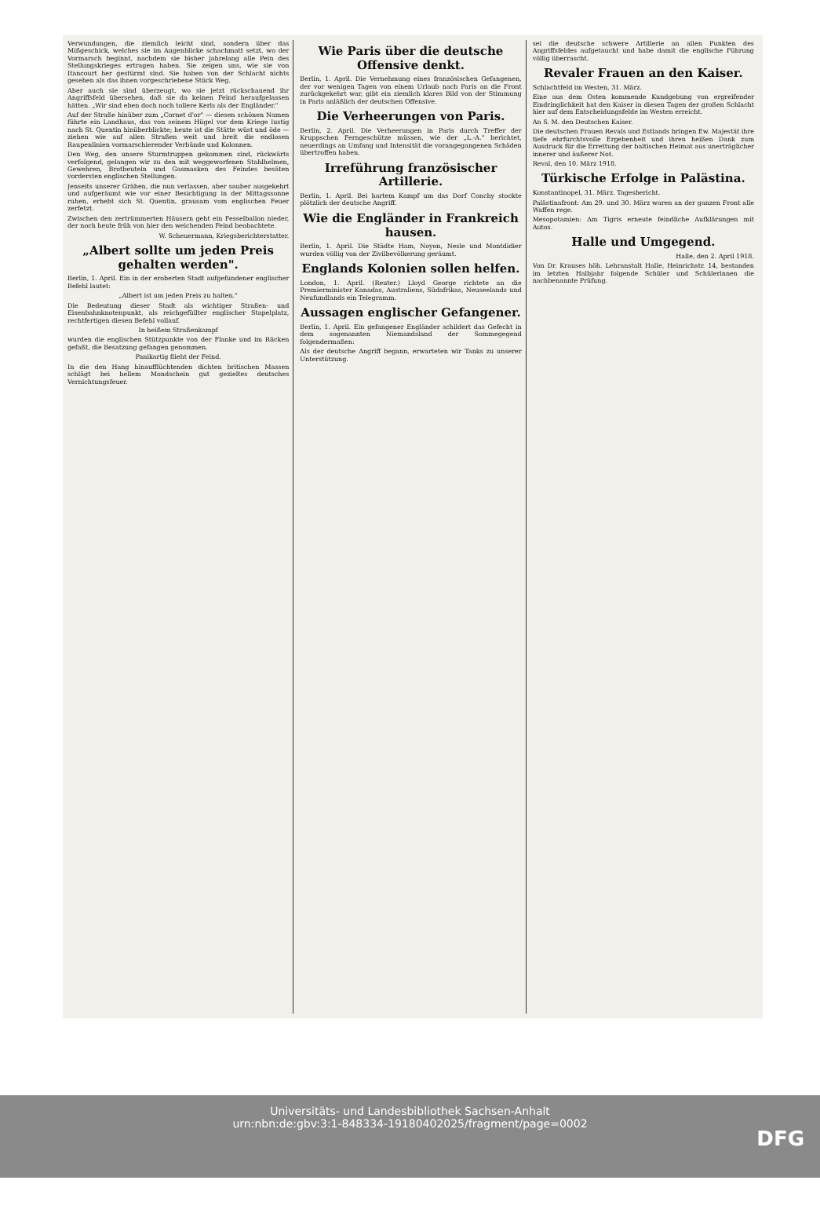Verwundungen, die ziemlich leicht sind, sondern über das Mißgeschick, welches sie im Augenblicke schachmatt setzt, wo der Vormarsch beginnt, nachdem sie bisher jahrelang alle Pein des Stellungskrieges ertragen haben. Sie zeigen uns, wie sie von Itancourt her gestürmt sind. Sie haben von der Schlacht nichts gesehen als das ihnen vorgeschriebene Stück Weg.
Aber auch sie sind überzeugt, wo sie jetzt rückschauend ihr Angriffsfeld übersehen, daß sie da keinen Feind heraufgelassen hätten. „Wir sind eben doch noch tollere Kerls als der Engländer."
Auf der Straße hinüber zum „Cornet d'or" — diesen schönen Namen führte ein Landhaus, das von seinem Hügel vor dem Kriege lustig nach St. Quentin hinüberblickte; heute ist die Stätte wüst und öde — ziehen wie auf allen Straßen weit und breit die endlosen Raupenlinien vormarschierender Verbände und Kolonnen.
Den Weg, den unsere Sturmtruppen gekommen sind, rückwärts verfolgend, gelangen wir zu den mit weggeworfenen Stahlhelmen, Gewehren, Brotbeuteln und Gasmasken des Feindes besäten vordersten englischen Stellungen.
Jenseits unserer Gräben, die nun verlassen, aber sauber ausgekehrt und aufgeräumt wie vor einer Besichtigung in der Mittagssonne ruhen, erhebt sich St. Quentin, grausam vom englischen Feuer zerfetzt.
Zwischen den zertrümmerten Häusern geht ein Fesselballon nieder, der noch heute früh von hier den weichenden Feind beobachtete.
W. Scheuermann, Kriegsberichterstatter.
„Albert sollte um jeden Preis gehalten werden".
Berlin, 1. April. Ein in der eroberten Stadt aufgefundener englischer Befehl lautet:
„Albert ist um jeden Preis zu halten."
Die Bedeutung dieser Stadt als wichtiger Straßen- und Eisenbahnknotenpunkt, als reichgefüllter englischer Stapelplatz, rechtfertigen diesen Befehl vollauf.
In heißem Straßenkampf
wurden die englischen Stützpunkte von der Flanke und im Rücken gefaßt, die Besatzung gefangen genommen.
Panikartig flieht der Feind.
In die den Hang hinaufflüchtenden dichten britischen Massen schlägt bei hellem Mondschein gut gezieltes deutsches Vernichtungsfeuer.
Wie Paris über die deutsche Offensive denkt.
Berlin, 1. April. Die Vernehmung eines französischen Gefangenen, der vor wenigen Tagen von einem Urlaub nach Paris an die Front zurückgekehrt war, gibt ein ziemlich klares Bild von der Stimmung in Paris anläßlich der deutschen Offensive.
Die Verheerungen von Paris.
Berlin, 2. April. Die Verheerungen in Paris durch Treffer der Kruppschen Ferngeschütze müssen, wie der „L.-A." berichtet, neuerdings an Umfang und Intensität die vorangegangenen Schäden übertroffen haben.
Irreführung französischer Artillerie.
Berlin, 1. April. Bei hartem Kampf um das Dorf Conchy stockte plötzlich der deutsche Angriff.
Wie die Engländer in Frankreich hausen.
Berlin, 1. April. Die Städte Ham, Noyon, Nesle und Montdidier wurden völlig von der Zivilbevölkerung geräumt.
Englands Kolonien sollen helfen.
London, 1. April. (Reuter.) Lloyd George richtete an die Premierminister Kanadas, Australiens, Südafrikas, Neuseelands und Neufundlands ein Telegramm.
Aussagen englischer Gefangener.
Berlin, 1. April. Ein gefangener Engländer schildert das Gefecht in dem sogenannten Niemandsland der Sommegegend folgendermaßen:
Als der deutsche Angriff begann, erwarteten wir Tanks zu unserer Unterstützung.
sei die deutsche schwere Artillerie an allen Punkten des Angriffsfeldes aufgetaucht und habe damit die englische Führung völlig überrascht.
Revaler Frauen an den Kaiser.
Schlachtfeld im Westen, 31. März.
Eine aus dem Osten kommende Kundgebung von ergreifender Eindringlichkeit hat den Kaiser in diesen Tagen der großen Schlacht hier auf dem Entscheidungsfelde im Westen erreicht.
An S. M. den Deutschen Kaiser.
Die deutschen Frauen Revals und Estlands bringen Ew. Majestät ihre tiefe ehrfurchtsvolle Ergebenheit und ihren heißen Dank zum Ausdruck für die Errettung der baltischen Heimat aus unerträglicher innerer und äußerer Not.
Reval, den 10. März 1918.
Türkische Erfolge in Palästina.
Konstantinopel, 31. März. Tagesbericht.
Palästinafront: Am 29. und 30. März waren an der ganzen Front alle Waffen rege.
Mesopotamien: Am Tigris erneute feindliche Aufklärungen mit Autos.
Halle und Umgegend.
Halle, den 2. April 1918.
Von Dr. Krauses höh. Lehranstalt Halle, Heinrichstr. 14, bestanden im letzten Halbjahr folgende Schüler und Schülerinnen die nachbenannte Prüfung.
Universitäts- und Landesbibliothek Sachsen-Anhalt
urn:nbn:de:gbv:3:1-848334-19180402025/fragment/page=0002
DFG